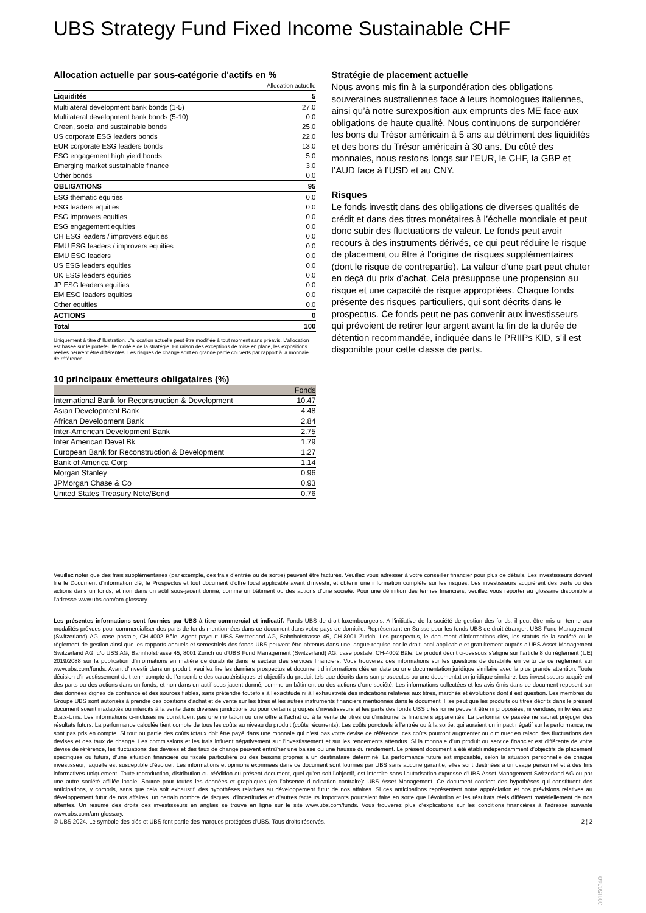UBS Strategy Fund Fixed Income Sustainable CHF
Allocation actuelle par sous-catégorie d'actifs en %
| | Allocation actuelle |
| --- | --- |
| Liquidités | 5 |
| Multilateral development bank bonds (1-5) | 27.0 |
| Multilateral development bank bonds (5-10) | 0.0 |
| Green, social and sustainable bonds | 25.0 |
| US corporate ESG leaders bonds | 22.0 |
| EUR corporate ESG leaders bonds | 13.0 |
| ESG engagement high yield bonds | 5.0 |
| Emerging market sustainable finance | 3.0 |
| Other bonds | 0.0 |
| OBLIGATIONS | 95 |
| ESG thematic equities | 0.0 |
| ESG leaders equities | 0.0 |
| ESG improvers equities | 0.0 |
| ESG engagement equities | 0.0 |
| CH ESG leaders / improvers equities | 0.0 |
| EMU ESG leaders / improvers equities | 0.0 |
| EMU ESG leaders | 0.0 |
| US ESG leaders equities | 0.0 |
| UK ESG leaders equities | 0.0 |
| JP ESG leaders equities | 0.0 |
| EM ESG leaders equities | 0.0 |
| Other equities | 0.0 |
| ACTIONS | 0 |
| Total | 100 |
Uniquement à titre d’illustration. L'allocation actuelle peut être modifiée à tout moment sans préavis. L'allocation est basée sur le portefeuille modèle de la stratégie. En raison des exceptions de mise en place, les expositions réelles peuvent être différentes. Les risques de change sont en grande partie couverts par rapport à la monnaie de référence.
10 principaux émetteurs obligataires (%)
| | Fonds |
| --- | --- |
| International Bank for Reconstruction & Development | 10.47 |
| Asian Development Bank | 4.48 |
| African Development Bank | 2.84 |
| Inter-American Development Bank | 2.75 |
| Inter American Devel Bk | 1.79 |
| European Bank for Reconstruction & Development | 1.27 |
| Bank of America Corp | 1.14 |
| Morgan Stanley | 0.96 |
| JPMorgan Chase & Co | 0.93 |
| United States Treasury Note/Bond | 0.76 |
Stratégie de placement actuelle
Nous avons mis fin à la surpondération des obligations souveraines australiennes face à leurs homologues italiennes, ainsi qu’à notre surexposition aux emprunts des ME face aux obligations de haute qualité. Nous continuons de surpondérer les bons du Trésor américain à 5 ans au détriment des liquidités et des bons du Trésor américain à 30 ans. Du côté des monnaies, nous restons longs sur l’EUR, le CHF, la GBP et l’AUD face à l’USD et au CNY.
Risques
Le fonds investit dans des obligations de diverses qualités de crédit et dans des titres monétaires à l’échelle mondiale et peut donc subir des fluctuations de valeur. Le fonds peut avoir recours à des instruments dérivés, ce qui peut réduire le risque de placement ou être à l’origine de risques supplémentaires (dont le risque de contrepartie). La valeur d’une part peut chuter en deçà du prix d’achat. Cela présuppose une propension au risque et une capacité de risque appropriées. Chaque fonds présente des risques particuliers, qui sont décrits dans le prospectus. Ce fonds peut ne pas convenir aux investisseurs qui prévoient de retirer leur argent avant la fin de la durée de détention recommandée, indiquée dans le PRIIPs KID, s’il est disponible pour cette classe de parts.
Veuillez noter que des frais supplémentaires (par exemple, des frais d’entrée ou de sortie) peuvent être facturés. Veuillez vous adresser à votre conseiller financier pour plus de détails. Les investisseurs doivent lire le Document d’information clé, le Prospectus et tout document d'offre local applicable avant d'investir, et obtenir une information complète sur les risques. Les investisseurs acquièrent des parts ou des actions dans un fonds, et non dans un actif sous-jacent donné, comme un bâtiment ou des actions d’une société. Pour une définition des termes financiers, veuillez vous reporter au glossaire disponible à l’adresse www.ubs.com/am-glossary.
Les présentes informations sont fournies par UBS à titre commercial et indicatif. Fonds UBS de droit luxembourgeois. A l’initiative de la société de gestion des fonds, il peut être mis un terme aux modalités prévues pour commercialiser des parts de fonds mentionnées dans ce document dans votre pays de domicile. Représentant en Suisse pour les fonds UBS de droit étranger: UBS Fund Management (Switzerland) AG, case postale, CH-4002 Bâle. Agent payeur: UBS Switzerland AG, Bahnhofstrasse 45, CH-8001 Zurich. Les prospectus, le document d’informations clés, les statuts de la société ou le règlement de gestion ainsi que les rapports annuels et semestriels des fonds UBS peuvent être obtenus dans une langue requise par le droit local applicable et gratuitement auprès d'UBS Asset Management Switzerland AG, c/o UBS AG, Bahnhofstrasse 45, 8001 Zurich ou d'UBS Fund Management (Switzerland) AG, case postale, CH-4002 Bâle. Le produit décrit ci-dessous s’aligne sur l’article 8 du règlement (UE) 2019/2088 sur la publication d’informations en matière de durabilité dans le secteur des services financiers. Vous trouverez des informations sur les questions de durabilité en vertu de ce règlement sur www.ubs.com/funds. Avant d’investir dans un produit, veuillez lire les derniers prospectus et document d’informations clés en date ou une documentation juridique similaire avec la plus grande attention. Toute décision d’investissement doit tenir compte de l’ensemble des caractéristiques et objectifs du produit tels que décrits dans son prospectus ou une documentation juridique similaire. Les investisseurs acquièrent des parts ou des actions dans un fonds, et non dans un actif sous-jacent donné, comme un bâtiment ou des actions d’une société. Les informations collectées et les avis émis dans ce document reposent sur des données dignes de confiance et des sources fiables, sans prétendre toutefois à l’exactitude ni à l’exhaustivité des indications relatives aux titres, marchés et évolutions dont il est question. Les membres du Groupe UBS sont autorisés à prendre des positions d’achat et de vente sur les titres et les autres instruments financiers mentionnés dans le document. Il se peut que les produits ou titres décrits dans le présent document soient inadaptés ou interdits à la vente dans diverses juridictions ou pour certains groupes d’investisseurs et les parts des fonds UBS cités ici ne peuvent être ni proposées, ni vendues, ni livrées aux Etats-Unis. Les informations ci-incluses ne constituent pas une invitation ou une offre à l’achat ou à la vente de titres ou d’instruments financiers apparentés. La performance passée ne saurait préjuger des résultats futurs. La performance calculée tient compte de tous les coûts au niveau du produit (coûts récurrents). Les coûts ponctuels à l’entrée ou à la sortie, qui auraient un impact négatif sur la performance, ne sont pas pris en compte. Si tout ou partie des coûts totaux doit être payé dans une monnaie qui n’est pas votre devise de référence, ces coûts pourront augmenter ou diminuer en raison des fluctuations des devises et des taux de change. Les commissions et les frais influent négativement sur l’investissement et sur les rendements attendus. Si la monnaie d’un produit ou service financier est différente de votre devise de référence, les fluctuations des devises et des taux de change peuvent entraîner une baisse ou une hausse du rendement. Le présent document a été établi indépendamment d’objectifs de placement spécifiques ou futurs, d’une situation financière ou fiscale particulière ou des besoins propres à un destinataire déterminé. La performance future est imposable, selon la situation personnelle de chaque investisseur, laquelle est susceptible d’évoluer. Les informations et opinions exprimées dans ce document sont fournies par UBS sans aucune garantie; elles sont destinées à un usage personnel et à des fins informatives uniquement. Toute reproduction, distribution ou réédition du présent document, quel qu’en soit l’objectif, est interdite sans l’autorisation expresse d’UBS Asset Management Switzerland AG ou par une autre société affiliée locale. Source pour toutes les données et graphiques (en l’absence d’indication contraire): UBS Asset Management. Ce document contient des hypothèses qui constituent des anticipations, y compris, sans que cela soit exhaustif, des hypothèses relatives au développement futur de nos affaires. Si ces anticipations représentent notre appréciation et nos prévisions relatives au développement futur de nos affaires, un certain nombre de risques, d’incertitudes et d’autres facteurs importants pourraient faire en sorte que l’évolution et les résultats réels diffèrent matériellement de nos attentes. Un résumé des droits des investisseurs en anglais se trouve en ligne sur le site www.ubs.com/funds. Vous trouverez plus d’explications sur les conditions financières à l’adresse suivante www.ubs.com/am-glossary.
© UBS 2024. Le symbole des clés et UBS font partie des marques protégées d'UBS. Tous droits réservés. 2 ¦ 2
301I50340